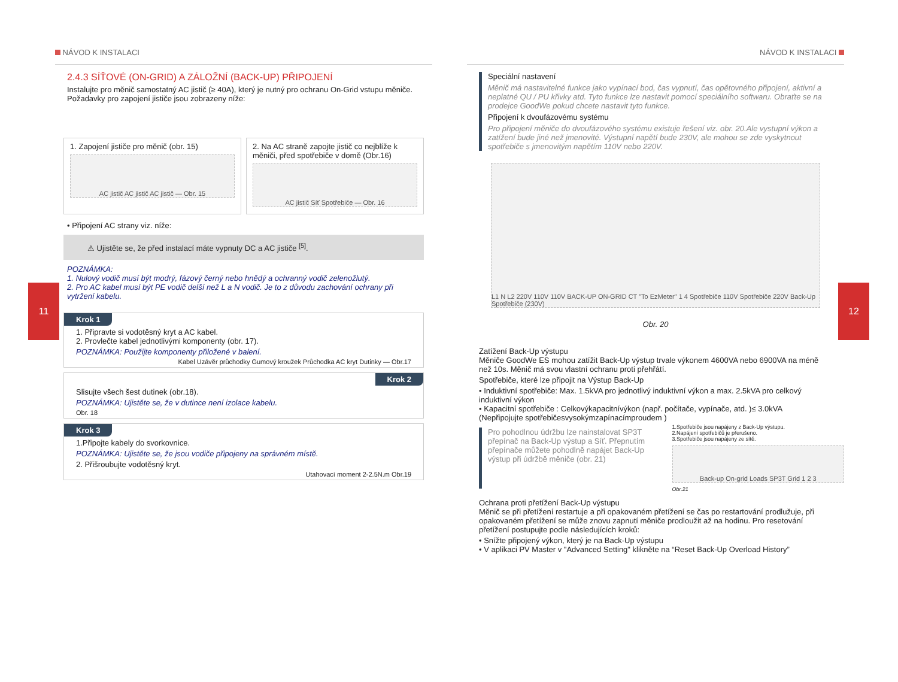11 12
NÁVOD K INSTALACI
2.4.3 SÍŤOVÉ (ON-GRID) A ZÁLOŽNÍ (BACK-UP) PŘIPOJENÍ
Instalujte pro měnič samostatný AC jistič (≥ 40A), který je nutný pro ochranu On-Grid vstupu měniče. Požadavky pro zapojení jističe jsou zobrazeny níže:
1. Zapojení jističe pro měnič (obr. 15)
AC jistič AC jistič AC jistič — Obr. 15
2. Na AC straně zapojte jistič co nejblíže k měniči, před spotřebiče v domě (Obr.16)
AC jistič Síť Spotřebiče — Obr. 16
• Připojení AC strany viz. níže:
⚠ Ujistěte se, že před instalací máte vypnuty DC a AC jističe <sup>[5]</sup>.
POZNÁMKA:
1. Nulový vodič musí být modrý, fázový černý nebo hnědý a ochranný vodič zelenožlutý.
2. Pro AC kabel musí být PE vodič delší než L a N vodič. Je to z důvodu zachování ochrany při vytržení kabelu.
Krok 1
1. Připravte si vodotěsný kryt a AC kabel.
2. Provlečte kabel jednotlivými komponenty (obr. 17).
POZNÁMKA: Použijte komponenty přiložené v balení.
Kabel Uzávěr průchodky Gumový kroužek Průchodka AC kryt Dutinky — Obr.17
Krok 2
Slisujte všech šest dutinek (obr.18).
POZNÁMKA: Ujistěte se, že v dutince není izolace kabelu.
Obr. 18
Krok 3
1.Připojte kabely do svorkovnice.
POZNÁMKA: Ujistěte se, že jsou vodiče připojeny na správném místě.
2. Přišroubujte vodotěsný kryt.
Utahovací moment 2-2.5N.m Obr.19
NÁVOD K INSTALACI
Speciální nastavení
Měnič má nastavitelné funkce jako vypínací bod, čas vypnutí, čas opětovného připojení, aktivní a neplatné QU / PU křivky atd. Tyto funkce lze nastavit pomocí speciálního softwaru. Obraťte se na prodejce GoodWe pokud chcete nastavit tyto funkce.
Připojení k dvoufázovému systému
Pro připojení měniče do dvoufázového systému existuje řešení viz. obr. 20.Ale vystupní výkon a zatížení bude jiné než jmenovité. Výstupní napětí bude 230V, ale mohou se zde vyskytnout spotřebiče s jmenovitým napětím 110V nebo 220V.
L1 N L2 220V 110V 110V BACK-UP ON-GRID CT "To EzMeter" 1 4 Spotřebiče 110V Spotřebiče 220V Back-Up Spotřebiče (230V)
Obr. 20
Zatížení Back-Up výstupu
Měniče GoodWe ES mohou zatížit Back-Up výstup trvale výkonem 4600VA nebo 6900VA na méně než 10s. Měnič má svou vlastní ochranu proti přehřátí.
Spotřebiče, které lze připojit na Výstup Back-Up
• Induktivní spotřebiče: Max. 1.5kVA pro jednotlivý induktivní výkon a max. 2.5kVA pro celkový induktivní výkon
• Kapacitní spotřebiče : Celkovýkapacitnívýkon (např. počítače, vypínače, atd. )≤ 3.0kVA
(Nepřipojujte spotřebičesvysokýmzapínacímproudem )
Pro pohodlnou údržbu lze nainstalovat SP3T přepínač na Back-Up výstup a Síť. Přepnutím přepínače můžete pohodlně napájet Back-Up výstup při údržbě měniče (obr. 21)
1.Spotřebiče jsou napájeny z Back-Up výstupu.
2.Napájení spotřebičů je přerušeno.
3.Spotřebiče jsou napájeny ze sítě.
Back-up On-grid Loads SP3T Grid 1 2 3
Obr.21
Ochrana proti přetížení Back-Up výstupu
Měnič se při přetížení restartuje a při opakovaném přetížení se čas po restartování prodlužuje, při opakovaném přetížení se může znovu zapnutí měniče prodloužit až na hodinu. Pro resetování přetížení postupujte podle následujících kroků:
• Snížte připojený výkon, který je na Back-Up výstupu
• V aplikaci PV Master v "Advanced Setting" klikněte na “Reset Back-Up Overload History”